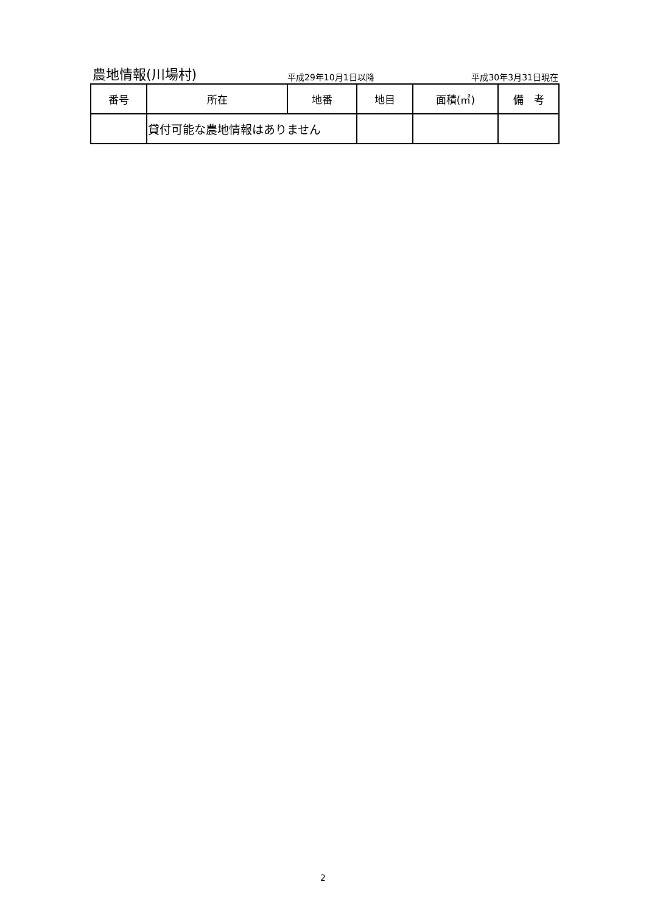農地情報(川場村)
平成29年10月1日以降
平成30年3月31日現在
| 番号 | 所在 | 地番 | 地目 | 面積(㎡) | 備 考 |
| --- | --- | --- | --- | --- | --- |
| | 貸付可能な農地情報はありません | | | | |
2